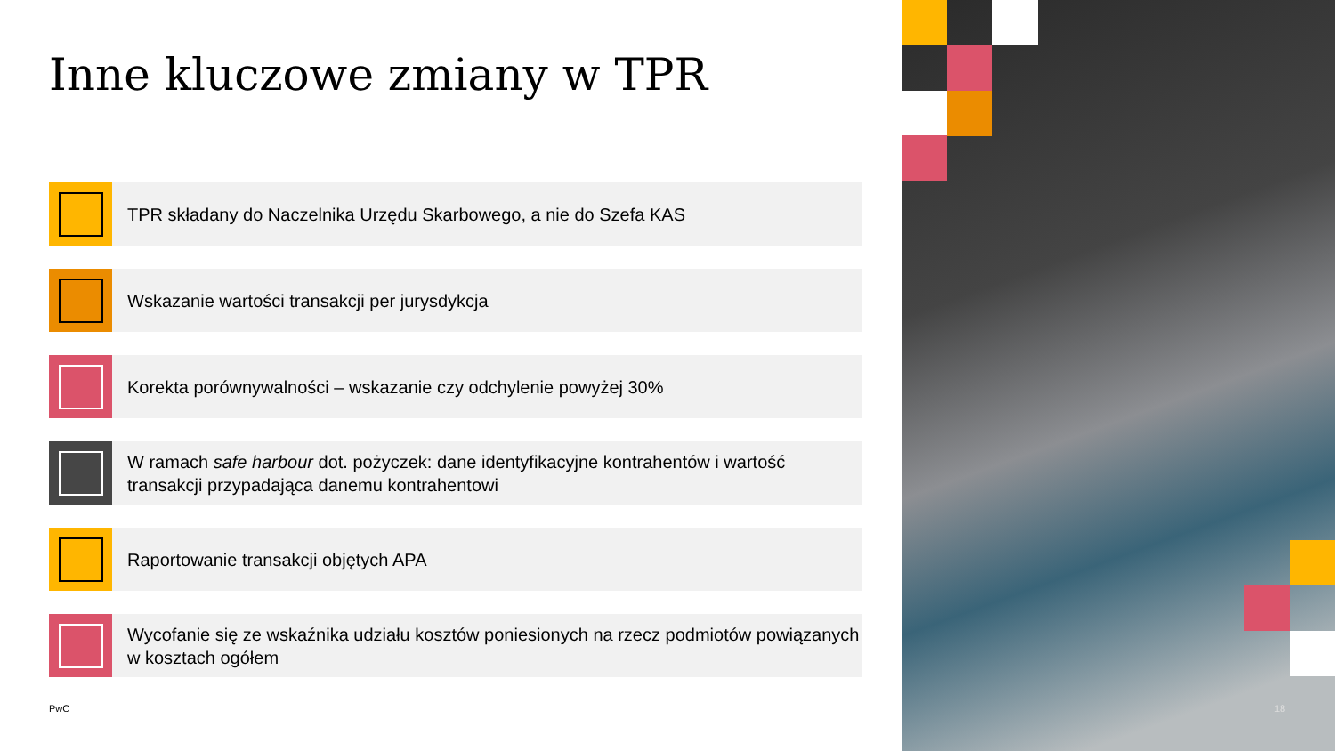Inne kluczowe zmiany w TPR
TPR składany do Naczelnika Urzędu Skarbowego, a nie do Szefa KAS
Wskazanie wartości transakcji per jurysdykcja
Korekta porównywalności – wskazanie czy odchylenie powyżej 30%
W ramach safe harbour dot. pożyczek: dane identyfikacyjne kontrahentów i wartość transakcji przypadająca danemu kontrahentowi
Raportowanie transakcji objętych APA
Wycofanie się ze wskaźnika udziału kosztów poniesionych na rzecz podmiotów powiązanych w kosztach ogółem
PwC
18